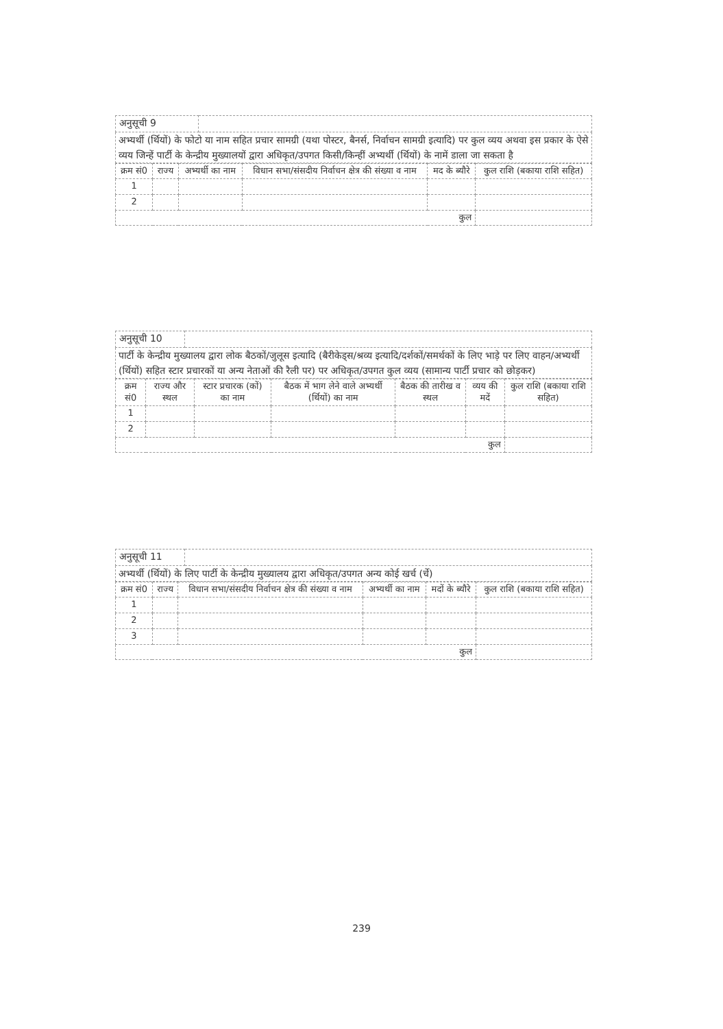| अनुसूची 9 | |
अभ्यर्थी (र्थियों) के फोटो या नाम सहित प्रचार सामग्री (यथा पोस्टर, बैनर्स, निर्वाचन सामग्री इत्यादि) पर कुल व्यय अथवा इस प्रकार के ऐसे व्यय जिन्हें पार्टी के केन्द्रीय मुख्यालयों द्वारा अधिकृत/उपगत किसी/किन्हीं अभ्यर्थी (र्थियों) के नामें डाला जा सकता है
| क्रम सं0 | राज्य | अभ्यर्थी का नाम | विधान सभा/संसदीय निर्वाचन क्षेत्र की संख्या व नाम | मद के ब्यौरे | कुल राशि (बकाया राशि सहित) |
| --- | --- | --- | --- | --- | --- |
| 1 | | | | | |
| 2 | | | | | |
| कुल | | | | | |
| अनुसूची 10 | |
पार्टी के केन्द्रीय मुख्यालय द्वारा लोक बैठकों/जुलूस इत्यादि (बैरीकेड्स/श्रव्य इत्यादि/दर्शकों/समर्थकों के लिए भाड़े पर लिए वाहन/अभ्यर्थी (र्थियों) सहित स्टार प्रचारकों या अन्य नेताओं की रैली पर) पर अधिकृत/उपगत कुल व्यय (सामान्य पार्टी प्रचार को छोड़कर)
| क्रम सं0 | राज्य और स्थल | स्टार प्रचारक (कों) का नाम | बैठक में भाग लेने वाले अभ्यर्थी (र्थियों) का नाम | बैठक की तारीख व स्थल | व्यय की मदें | कुल राशि (बकाया राशि सहित) |
| --- | --- | --- | --- | --- | --- | --- |
| 1 | | | | | | |
| 2 | | | | | | |
| कुल | | | | | | |
| अनुसूची 11 | |
अभ्यर्थी (र्थियों) के लिए पार्टी के केन्द्रीय मुख्यालय द्वारा अधिकृत/उपगत अन्य कोई खर्च (र्चे)
| क्रम सं0 | राज्य | विधान सभा/संसदीय निर्वाचन क्षेत्र की संख्या व नाम | अभ्यर्थी का नाम | मदों के ब्यौरे | कुल राशि (बकाया राशि सहित) |
| --- | --- | --- | --- | --- | --- |
| 1 | | | | | |
| 2 | | | | | |
| 3 | | | | | |
| कुल | | | | | |
239